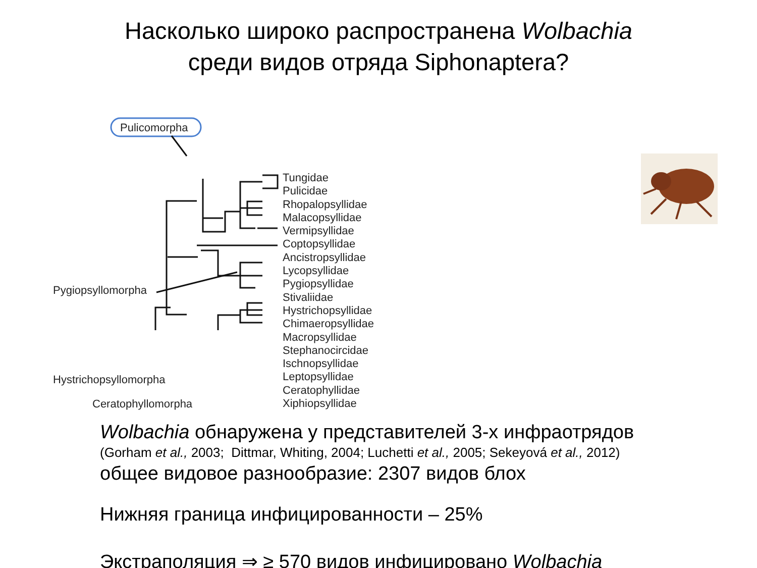Насколько широко распространена Wolbachia
среди видов отряда Siphonaptera?
Pulicomorpha
Pygiopsyllomorpha
Hystrichopsyllomorpha
Ceratophyllomorpha
Tungidae
Pulicidae
Rhopalopsyllidae
Malacopsyllidae
Vermipsyllidae
Coptopsyllidae
Ancistropsyllidae
Lycopsyllidae
Pygiopsyllidae
Stivaliidae
Hystrichopsyllidae
Chimaeropsyllidae
Macropsyllidae
Stephanocircidae
Ischnopsyllidae
Leptopsyllidae
Ceratophyllidae
Xiphiopsyllidae
Wolbachia обнаружена у представителей 3-х инфраотрядов
(Gorham et al., 2003; Dittmar, Whiting, 2004; Luchetti et al., 2005; Sekeyová et al., 2012)
общее видовое разнообразие: 2307 видов блох
Нижняя граница инфицированности – 25%
Экстраполяция ⇒ ≥ 570 видов инфицировано Wolbachia